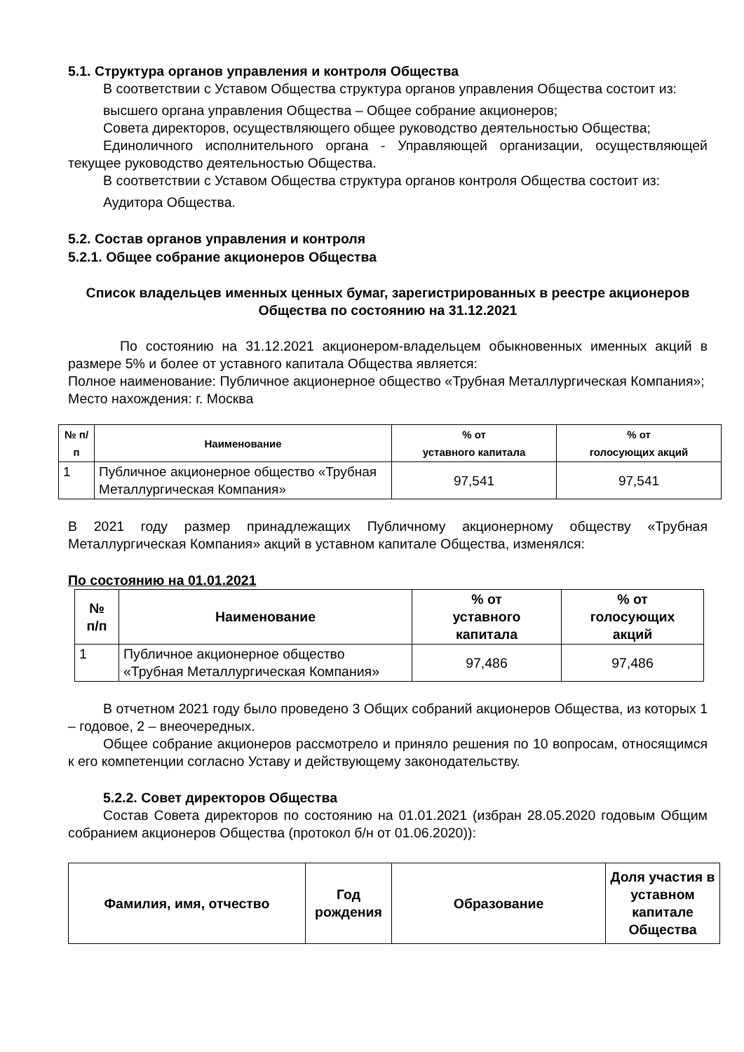5.1. Структура органов управления и контроля Общества
В соответствии с Уставом Общества структура органов управления Общества состоит из:
высшего органа управления Общества – Общее собрание акционеров;
Совета директоров, осуществляющего общее руководство деятельностью Общества;
Единоличного исполнительного органа - Управляющей организации, осуществляющей текущее руководство деятельностью Общества.
В соответствии с Уставом Общества структура органов контроля Общества состоит из:
Аудитора Общества.
5.2. Состав органов управления и контроля
5.2.1. Общее собрание акционеров Общества
Список владельцев именных ценных бумаг, зарегистрированных в реестре акционеров Общества по состоянию на 31.12.2021
По состоянию на 31.12.2021 акционером-владельцем обыкновенных именных акций в размере 5% и более от уставного капитала Общества является:
Полное наименование: Публичное акционерное общество «Трубная Металлургическая Компания»;
Место нахождения: г. Москва
| № п/п | Наименование | % от уставного капитала | % от голосующих акций |
| --- | --- | --- | --- |
| 1 | Публичное акционерное общество «Трубная Металлургическая Компания» | 97,541 | 97,541 |
В 2021 году размер принадлежащих Публичному акционерному обществу «Трубная Металлургическая Компания» акций в уставном капитале Общества, изменялся:
По состоянию на 01.01.2021
| № п/п | Наименование | % от уставного капитала | % от голосующих акций |
| --- | --- | --- | --- |
| 1 | Публичное акционерное общество «Трубная Металлургическая Компания» | 97,486 | 97,486 |
В отчетном 2021 году было проведено 3 Общих собраний акционеров Общества, из которых 1 – годовое, 2 – внеочередных.
Общее собрание акционеров рассмотрело и приняло решения по 10 вопросам, относящимся к его компетенции согласно Уставу и действующему законодательству.
5.2.2. Совет директоров Общества
Состав Совета директоров по состоянию на 01.01.2021 (избран 28.05.2020 годовым Общим собранием акционеров Общества (протокол б/н от 01.06.2020)):
| Фамилия, имя, отчество | Год рождения | Образование | Доля участия в уставном капитале Общества |
| --- | --- | --- | --- |